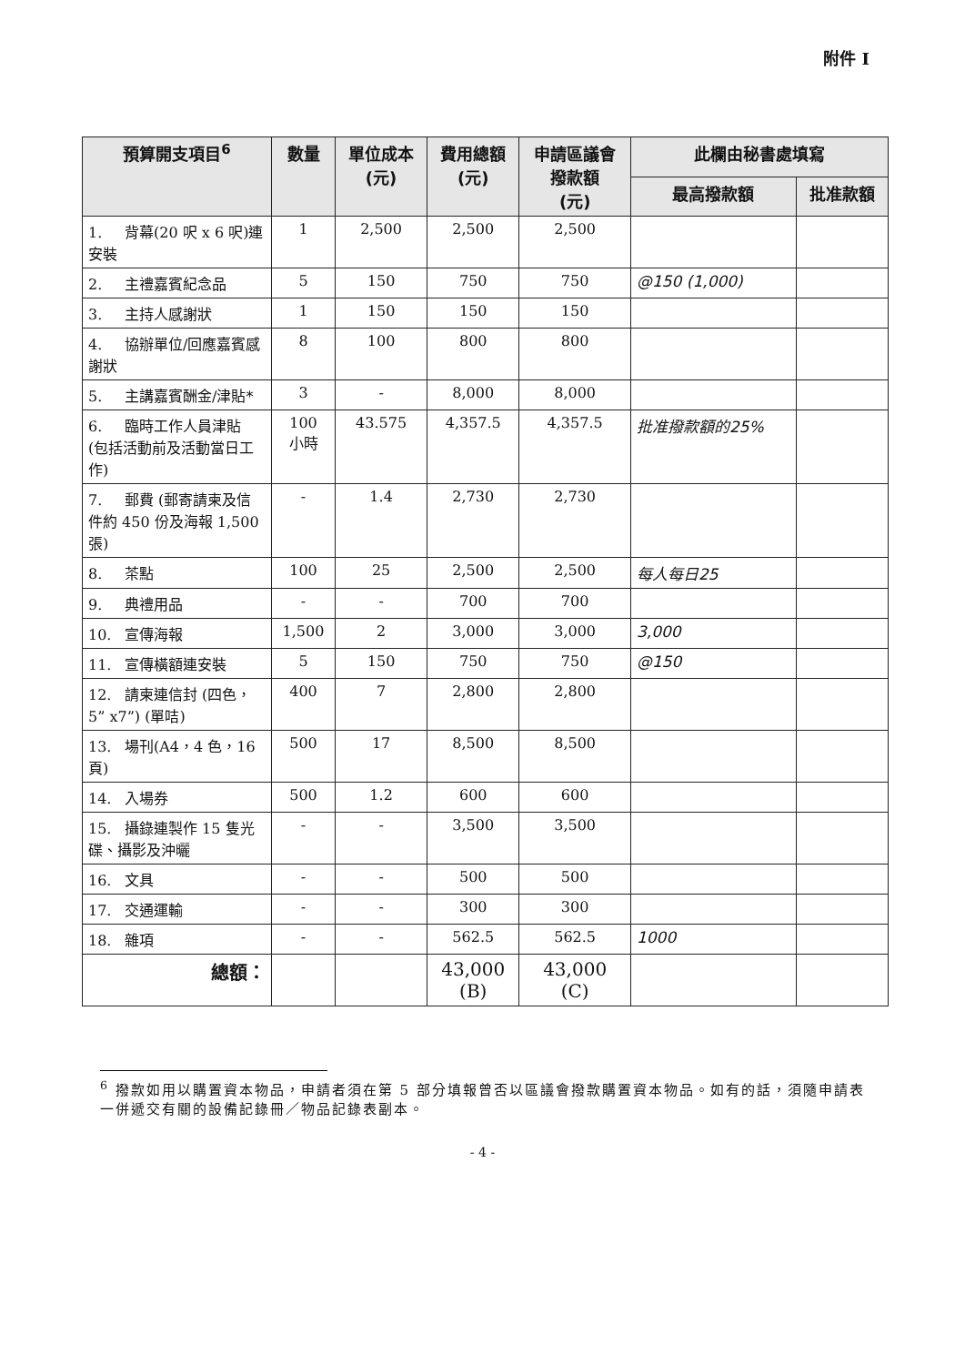附件 I
| 預算開支項目<sup>6</sup> | 數量 | 單位成本 (元) | 費用總額 (元) | 申請區議會 撥款額 (元) | 此欄由秘書處填寫 | |
| --- | --- | --- | --- | --- | --- | --- |
| | | | | | 最高撥款額 | 批准款額 |
| 1. 背幕(20 呎 x 6 呎)連安裝 | 1 | 2,500 | 2,500 | 2,500 | | |
| 2. 主禮嘉賓紀念品 | 5 | 150 | 750 | 750 | @150 (1,000) | |
| 3. 主持人感謝狀 | 1 | 150 | 150 | 150 | | |
| 4. 協辦單位/回應嘉賓感謝狀 | 8 | 100 | 800 | 800 | | |
| 5. 主講嘉賓酬金/津貼* | 3 | - | 8,000 | 8,000 | | |
| 6. 臨時工作人員津貼 (包括活動前及活動當日工作) | 100 小時 | 43.575 | 4,357.5 | 4,357.5 | 批准撥款額的25% | |
| 7. 郵費 (郵寄請柬及信件約 450 份及海報 1,500 張) | - | 1.4 | 2,730 | 2,730 | | |
| 8. 茶點 | 100 | 25 | 2,500 | 2,500 | 每人每日25 | |
| 9. 典禮用品 | - | - | 700 | 700 | | |
| 10. 宣傳海報 | 1,500 | 2 | 3,000 | 3,000 | 3,000 | |
| 11. 宣傳橫額連安裝 | 5 | 150 | 750 | 750 | @150 | |
| 12. 請柬連信封 (四色，5” x7”) (單咭) | 400 | 7 | 2,800 | 2,800 | | |
| 13. 場刊(A4，4 色，16 頁) | 500 | 17 | 8,500 | 8,500 | | |
| 14. 入場券 | 500 | 1.2 | 600 | 600 | | |
| 15. 攝錄連製作 15 隻光碟、攝影及沖曬 | - | - | 3,500 | 3,500 | | |
| 16. 文具 | - | - | 500 | 500 | | |
| 17. 交通運輸 | - | - | 300 | 300 | | |
| 18. 雜項 | - | - | 562.5 | 562.5 | 1000 | |
| 總額： | | | 43,000 (B) | 43,000 (C) | | |
<sup>6</sup> 撥款如用以購置資本物品，申請者須在第 5 部分填報曾否以區議會撥款購置資本物品。如有的話，須隨申請表一併遞交有關的設備記錄冊／物品記錄表副本。
- 4 -